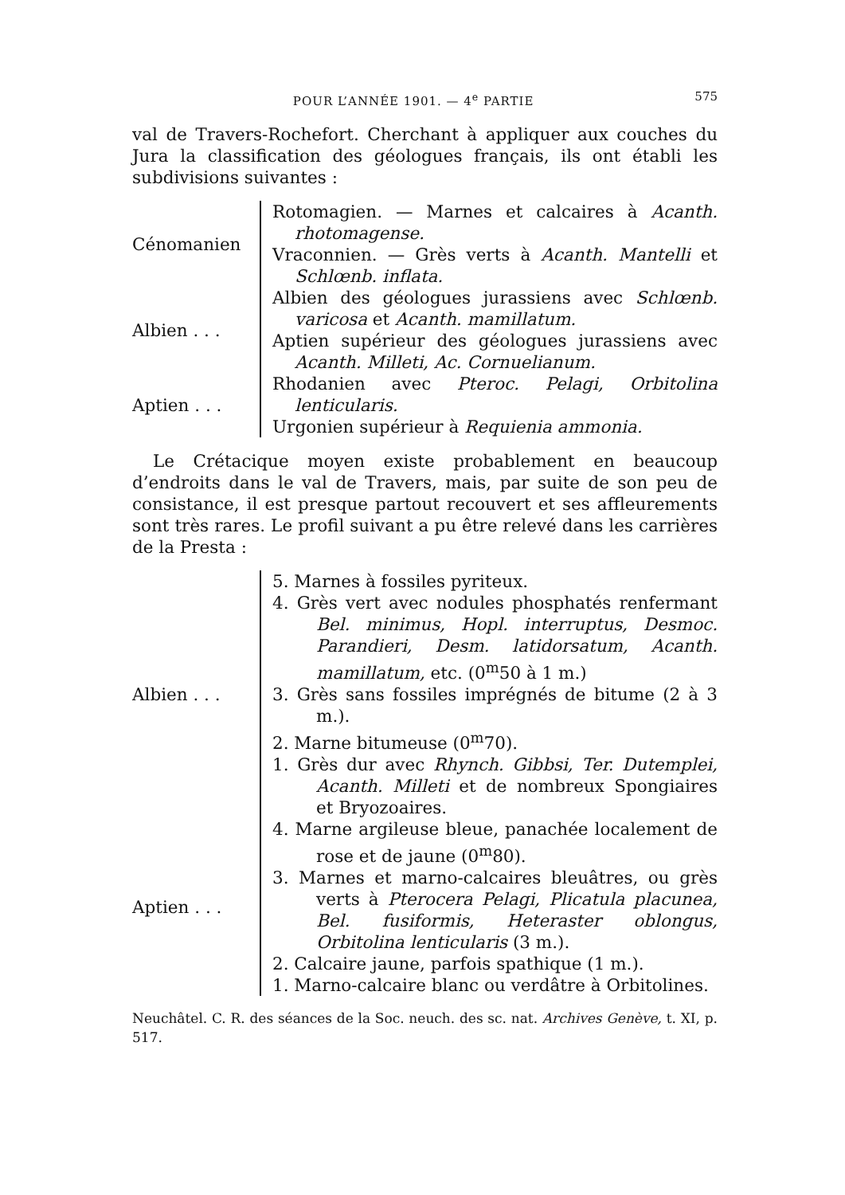POUR L’ANNÉE 1901. — 4<sup>e</sup> PARTIE 575
val de Travers-Rochefort. Cherchant à appliquer aux couches du Jura la classification des géologues français, ils ont établi les subdivisions suivantes :
Cénomanien Rotomagien. — Marnes et calcaires à Acanth. rhotomagense.
Vraconnien. — Grès verts à Acanth. Mantelli et Schlœnb. inflata.
Albien . . . Albien des géologues jurassiens avec Schlœnb. varicosa et Acanth. mamillatum.
Aptien supérieur des géologues jurassiens avec Acanth. Milleti, Ac. Cornuelianum.
Aptien . . . Rhodanien avec Pteroc. Pelagi, Orbitolina lenticularis.
Urgonien supérieur à Requienia ammonia.
Le Crétacique moyen existe probablement en beaucoup d’endroits dans le val de Travers, mais, par suite de son peu de consistance, il est presque partout recouvert et ses affleurements sont très rares. Le profil suivant a pu être relevé dans les carrières de la Presta :
Albien . . . 5. Marnes à fossiles pyriteux.
4. Grès vert avec nodules phosphatés renfermant Bel. minimus, Hopl. interruptus, Desmoc. Parandieri, Desm. latidorsatum, Acanth. mamillatum, etc. (0<sup>m</sup>50 à 1 m.)
3. Grès sans fossiles imprégnés de bitume (2 à 3 m.).
2. Marne bitumeuse (0<sup>m</sup>70).
1. Grès dur avec Rhynch. Gibbsi, Ter. Dutemplei, Acanth. Milleti et de nombreux Spongiaires et Bryozoaires.
Aptien . . . 4. Marne argileuse bleue, panachée localement de rose et de jaune (0<sup>m</sup>80).
3. Marnes et marno-calcaires bleuâtres, ou grès verts à Pterocera Pelagi, Plicatula placunea, Bel. fusiformis, Heteraster oblongus, Orbitolina lenticularis (3 m.).
2. Calcaire jaune, parfois spathique (1 m.).
1. Marno-calcaire blanc ou verdâtre à Orbitolines.
Neuchâtel. C. R. des séances de la Soc. neuch. des sc. nat. Archives Genève, t. XI, p. 517.